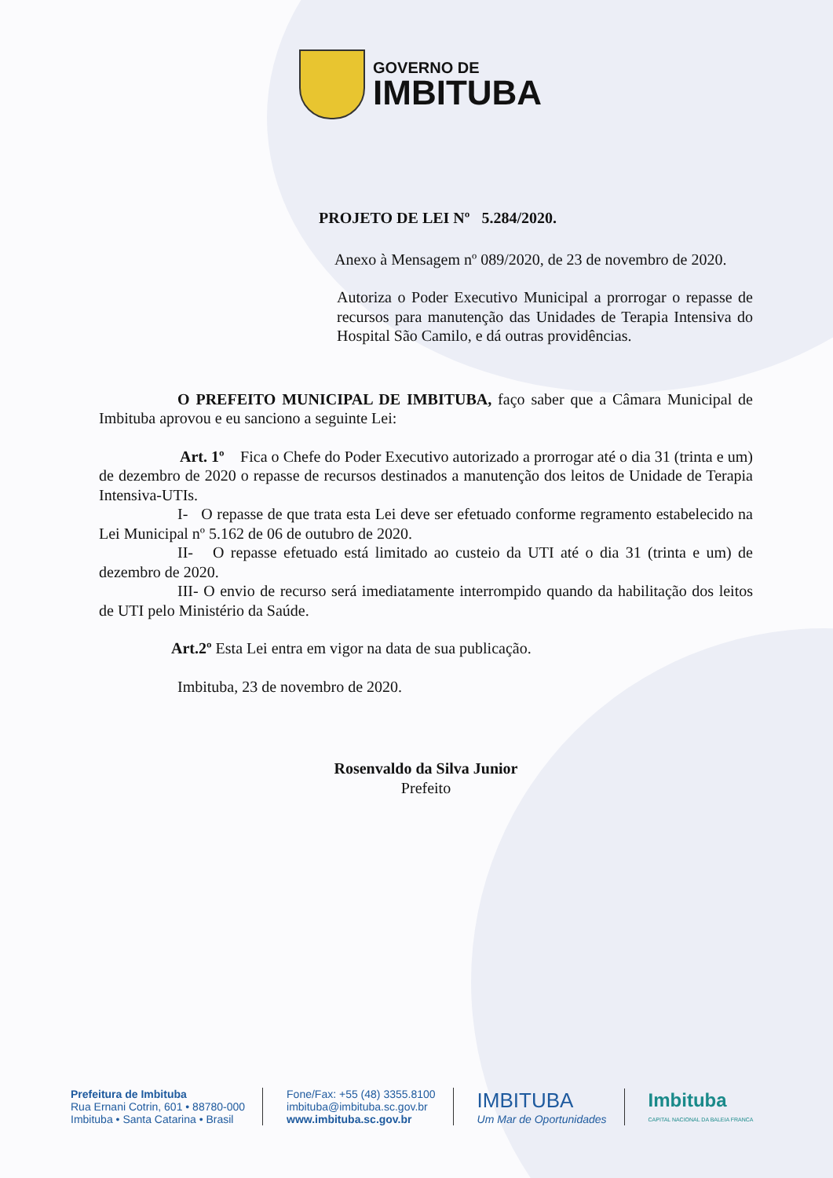GOVERNO DE
IMBITUBA
PROJETO DE LEI Nº 5.284/2020.
Anexo à Mensagem nº 089/2020, de 23 de novembro de 2020.
Autoriza o Poder Executivo Municipal a prorrogar o repasse de recursos para manutenção das Unidades de Terapia Intensiva do Hospital São Camilo, e dá outras providências.
O PREFEITO MUNICIPAL DE IMBITUBA, faço saber que a Câmara Municipal de Imbituba aprovou e eu sanciono a seguinte Lei:
Art. 1º Fica o Chefe do Poder Executivo autorizado a prorrogar até o dia 31 (trinta e um) de dezembro de 2020 o repasse de recursos destinados a manutenção dos leitos de Unidade de Terapia Intensiva-UTIs.
I- O repasse de que trata esta Lei deve ser efetuado conforme regramento estabelecido na Lei Municipal nº 5.162 de 06 de outubro de 2020.
II- O repasse efetuado está limitado ao custeio da UTI até o dia 31 (trinta e um) de dezembro de 2020.
III- O envio de recurso será imediatamente interrompido quando da habilitação dos leitos de UTI pelo Ministério da Saúde.
Art.2º Esta Lei entra em vigor na data de sua publicação.
Imbituba, 23 de novembro de 2020.
Rosenvaldo da Silva Junior
Prefeito
Prefeitura de Imbituba
Rua Ernani Cotrin, 601 • 88780-000
Imbituba • Santa Catarina • Brasil
Fone/Fax: +55 (48) 3355.8100
imbituba@imbituba.sc.gov.br
www.imbituba.sc.gov.br
IMBITUBA
Um Mar de Oportunidades
Imbituba
CAPITAL NACIONAL DA BALEIA FRANCA